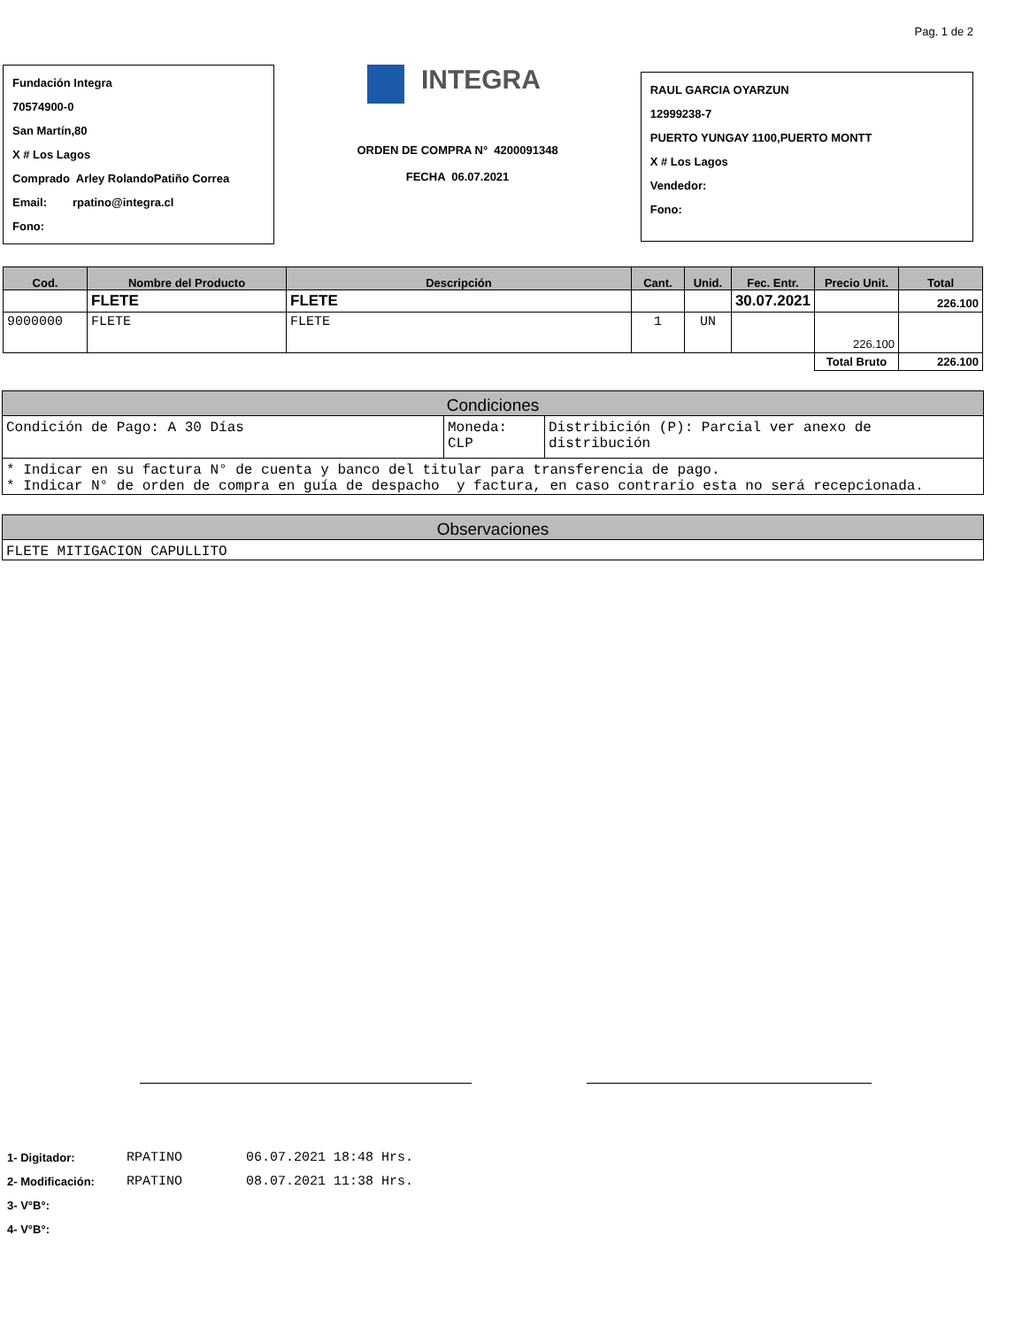Pag. 1 de 2
Fundación Integra
70574900-0
San Martín,80
X # Los Lagos
Comprado Arley RolandoPatiño Correa
Email: rpatino@integra.cl
Fono:
INTEGRA
ORDEN DE COMPRA N° 4200091348
FECHA 06.07.2021
RAUL GARCIA OYARZUN
12999238-7
PUERTO YUNGAY 1100,PUERTO MONTT
X # Los Lagos
Vendedor:
Fono:
| Cod. | Nombre del Producto | Descripción | Cant. | Unid. | Fec. Entr. | Precio Unit. | Total |
| --- | --- | --- | --- | --- | --- | --- | --- |
| | FLETE | FLETE | | | 30.07.2021 | | 226.100 |
| 9000000 | FLETE | FLETE | 1 | UN | | 226.100 | |
| | | | | | | Total Bruto | 226.100 |
| Condiciones | | |
| --- | --- | --- |
| Condición de Pago: A 30 Días | Moneda: CLP | Distribición (P): Parcial ver anexo de distribución |
| * Indicar en su factura N° de cuenta y banco del titular para transferencia de pago. * Indicar N° de orden de compra en guía de despacho y factura, en caso contrario esta no será recepcionada. | | |
| Observaciones |
| --- |
| FLETE MITIGACION CAPULLITO |
| 1- Digitador: | RPATINO | 06.07.2021 18:48 Hrs. |
| 2- Modificación: | RPATINO | 08.07.2021 11:38 Hrs. |
| 3- V°B°: | | |
| 4- V°B°: | | |